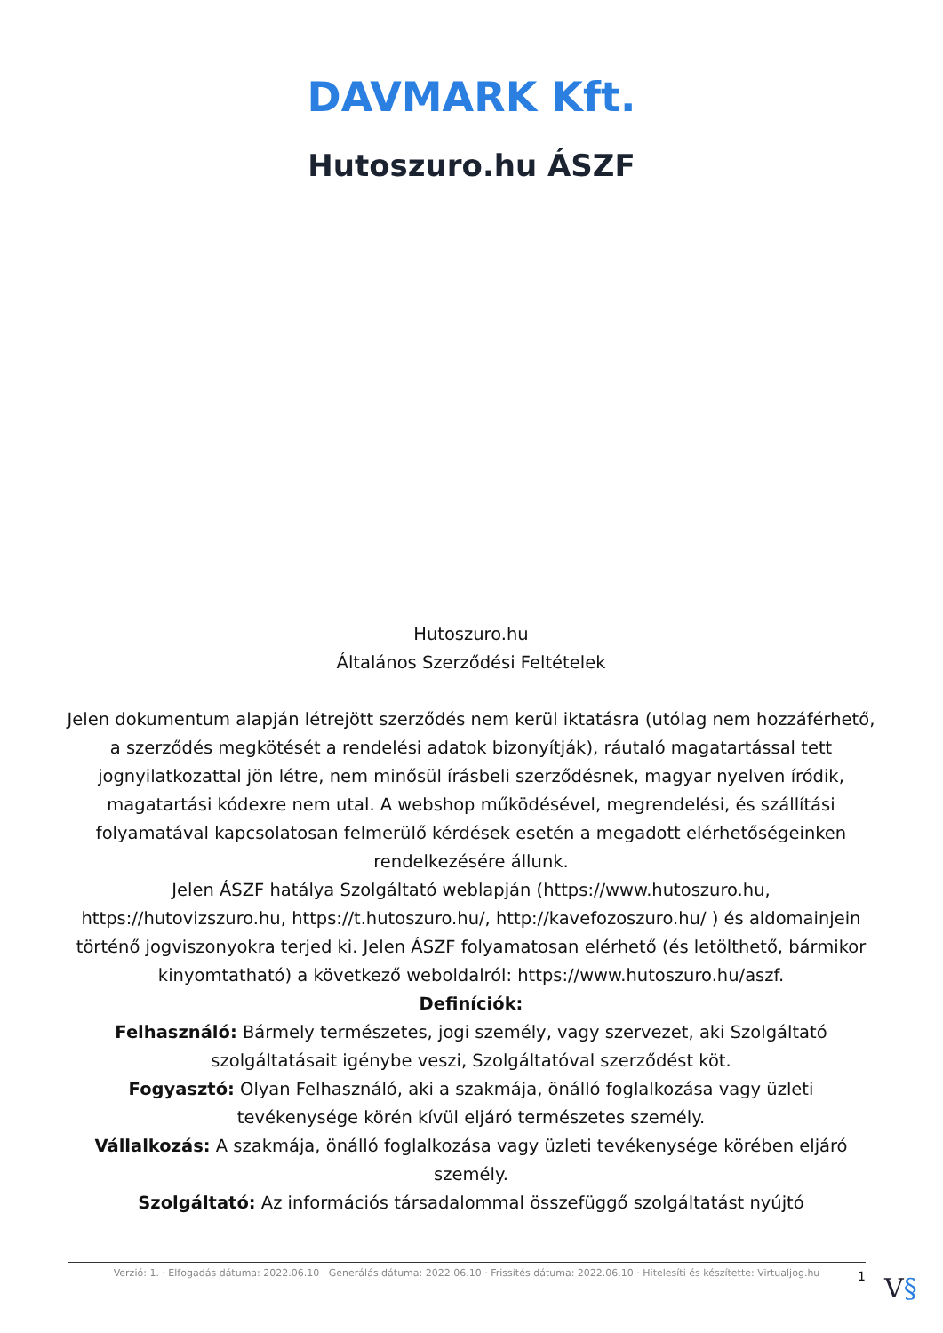DAVMARK Kft.
Hutoszuro.hu ÁSZF
Hutoszuro.hu
Általános Szerződési Feltételek
Jelen dokumentum alapján létrejött szerződés nem kerül iktatásra (utólag nem hozzáférhető, a szerződés megkötését a rendelési adatok bizonyítják), ráutaló magatartással tett jognyilatkozattal jön létre, nem minősül írásbeli szerződésnek, magyar nyelven íródik, magatartási kódexre nem utal. A webshop működésével, megrendelési, és szállítási folyamatával kapcsolatosan felmerülő kérdések esetén a megadott elérhetőségeinken rendelkezésére állunk.
Jelen ÁSZF hatálya Szolgáltató weblapján (https://www.hutoszuro.hu, https://hutovizszuro.hu, https://t.hutoszuro.hu/, http://kavefozoszuro.hu/ ) és aldomainjein történő jogviszonyokra terjed ki. Jelen ÁSZF folyamatosan elérhető (és letölthető, bármikor kinyomtatható) a következő weboldalról: https://www.hutoszuro.hu/aszf.
Definíciók:
Felhasználó: Bármely természetes, jogi személy, vagy szervezet, aki Szolgáltató szolgáltatásait igénybe veszi, Szolgáltatóval szerződést köt.
Fogyasztó: Olyan Felhasználó, aki a szakmája, önálló foglalkozása vagy üzleti tevékenysége körén kívül eljáró természetes személy.
Vállalkozás: A szakmája, önálló foglalkozása vagy üzleti tevékenysége körében eljáró személy.
Szolgáltató: Az információs társadalommal összefüggő szolgáltatást nyújtó
Verzió: 1. · Elfogadás dátuma: 2022.06.10 · Generálás dátuma: 2022.06.10 · Frissítés dátuma: 2022.06.10 · Hitelesíti és készítette: Virtualjog.hu
1 V§